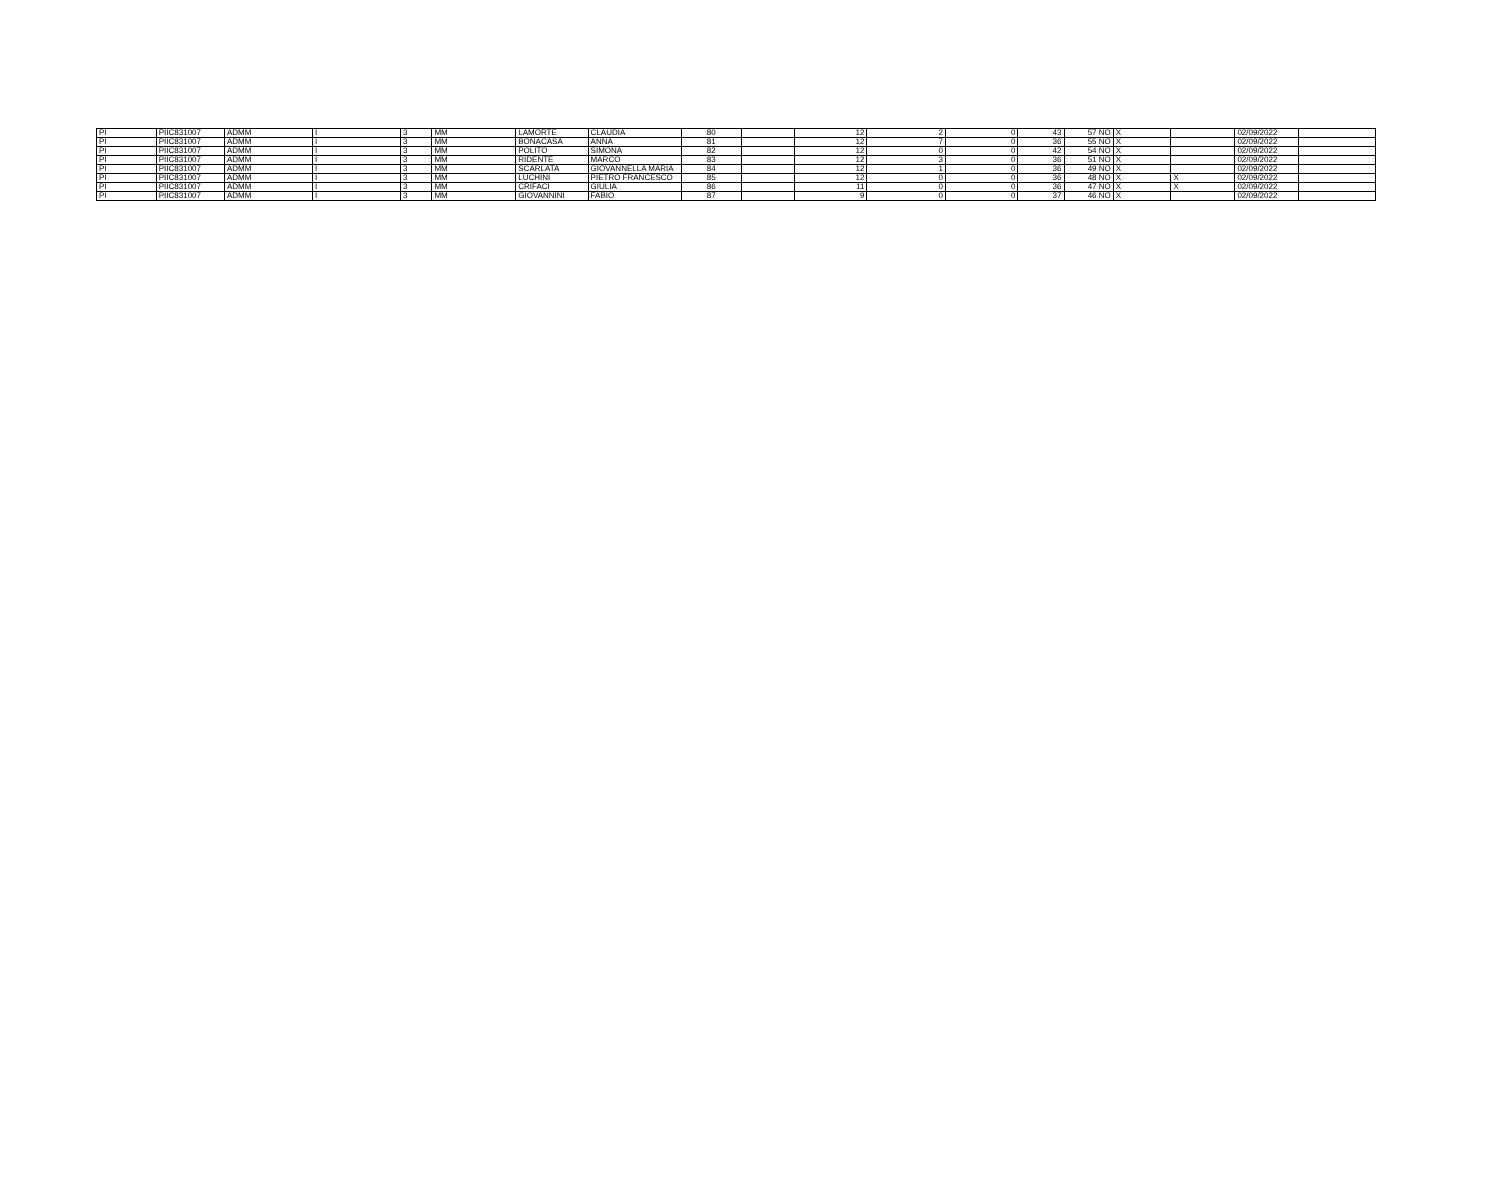| PI | PIIC831007 | ADMM | I | 3 | MM | LAMORTE | CLAUDIA | 80 | | 12 | 2 | 0 | 43 | 57 NO | X | | 02/09/2022 | |
| PI | PIIC831007 | ADMM | I | 3 | MM | BONACASA | ANNA | 81 | | 12 | 7 | 0 | 36 | 55 NO | X | | 02/09/2022 | |
| PI | PIIC831007 | ADMM | I | 3 | MM | POLITO | SIMONA | 82 | | 12 | 0 | 0 | 42 | 54 NO | X | | 02/09/2022 | |
| PI | PIIC831007 | ADMM | I | 3 | MM | RIDENTE | MARCO | 83 | | 12 | 3 | 0 | 36 | 51 NO | X | | 02/09/2022 | |
| PI | PIIC831007 | ADMM | I | 3 | MM | SCARLATA | GIOVANNELLA MARIA | 84 | | 12 | 1 | 0 | 36 | 49 NO | X | | 02/09/2022 | |
| PI | PIIC831007 | ADMM | I | 3 | MM | LUCHINI | PIETRO FRANCESCO | 85 | | 12 | 0 | 0 | 36 | 48 NO | X | X | 02/09/2022 | |
| PI | PIIC831007 | ADMM | I | 3 | MM | CRIFACI | GIULIA | 86 | | 11 | 0 | 0 | 36 | 47 NO | X | X | 02/09/2022 | |
| PI | PIIC831007 | ADMM | I | 3 | MM | GIOVANNINI | FABIO | 87 | | 9 | 0 | 0 | 37 | 46 NO | X | | 02/09/2022 | |